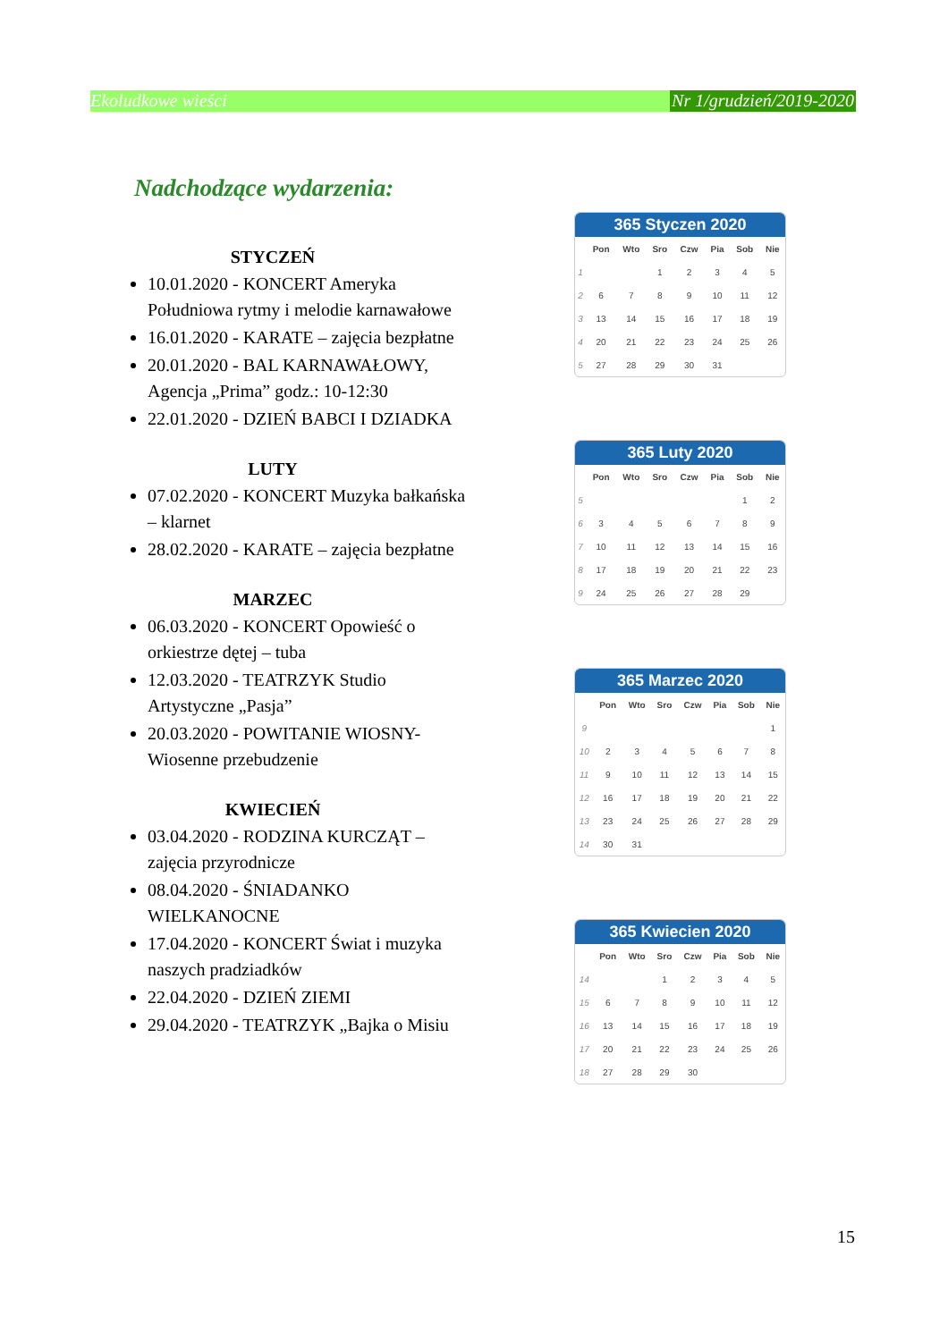Ekoludkowe wieści Nr 1/grudzień/2019-2020
Nadchodzące wydarzenia:
STYCZEŃ
10.01.2020 - KONCERT Ameryka Południowa rytmy i melodie karnawałowe
16.01.2020 - KARATE – zajęcia bezpłatne
20.01.2020 - BAL KARNAWAŁOWY, Agencja „Prima” godz.: 10-12:30
22.01.2020 - DZIEŃ BABCI I DZIADKA
LUTY
07.02.2020 - KONCERT Muzyka bałkańska – klarnet
28.02.2020 - KARATE – zajęcia bezpłatne
MARZEC
06.03.2020 - KONCERT Opowieść o orkiestrze dętej – tuba
12.03.2020 - TEATRZYK Studio Artystyczne „Pasja”
20.03.2020 - POWITANIE WIOSNY-Wiosenne przebudzenie
KWIECIEŃ
03.04.2020 - RODZINA KURCZĄT – zajęcia przyrodnicze
08.04.2020 - ŚNIADANKO WIELKANOCNE
17.04.2020 - KONCERT Świat i muzyka naszych pradziadków
22.04.2020 - DZIEŃ ZIEMI
29.04.2020 - TEATRZYK „Bajka o Misiu
365 Styczen 2020
| | Pon | Wto | Sro | Czw | Pia | Sob | Nie |
| --- | --- | --- | --- | --- | --- | --- | --- |
| 1 | | | 1 | 2 | 3 | 4 | 5 |
| 2 | 6 | 7 | 8 | 9 | 10 | 11 | 12 |
| 3 | 13 | 14 | 15 | 16 | 17 | 18 | 19 |
| 4 | 20 | 21 | 22 | 23 | 24 | 25 | 26 |
| 5 | 27 | 28 | 29 | 30 | 31 | | |
365 Luty 2020
| | Pon | Wto | Sro | Czw | Pia | Sob | Nie |
| --- | --- | --- | --- | --- | --- | --- | --- |
| 5 | | | | | | 1 | 2 |
| 6 | 3 | 4 | 5 | 6 | 7 | 8 | 9 |
| 7 | 10 | 11 | 12 | 13 | 14 | 15 | 16 |
| 8 | 17 | 18 | 19 | 20 | 21 | 22 | 23 |
| 9 | 24 | 25 | 26 | 27 | 28 | 29 | |
365 Marzec 2020
| | Pon | Wto | Sro | Czw | Pia | Sob | Nie |
| --- | --- | --- | --- | --- | --- | --- | --- |
| 9 | | | | | | | 1 |
| 10 | 2 | 3 | 4 | 5 | 6 | 7 | 8 |
| 11 | 9 | 10 | 11 | 12 | 13 | 14 | 15 |
| 12 | 16 | 17 | 18 | 19 | 20 | 21 | 22 |
| 13 | 23 | 24 | 25 | 26 | 27 | 28 | 29 |
| 14 | 30 | 31 | | | | | |
365 Kwiecien 2020
| | Pon | Wto | Sro | Czw | Pia | Sob | Nie |
| --- | --- | --- | --- | --- | --- | --- | --- |
| 14 | | | 1 | 2 | 3 | 4 | 5 |
| 15 | 6 | 7 | 8 | 9 | 10 | 11 | 12 |
| 16 | 13 | 14 | 15 | 16 | 17 | 18 | 19 |
| 17 | 20 | 21 | 22 | 23 | 24 | 25 | 26 |
| 18 | 27 | 28 | 29 | 30 | | | |
15